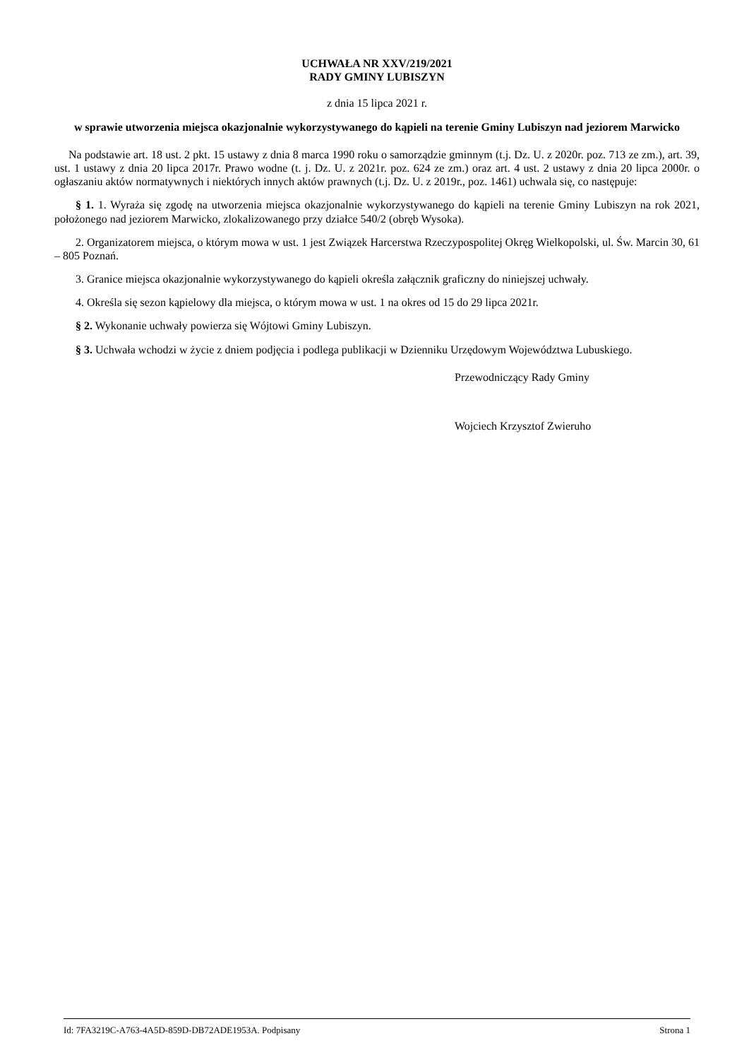UCHWAŁA NR XXV/219/2021
RADY GMINY LUBISZYN
z dnia 15 lipca 2021 r.
w sprawie utworzenia miejsca okazjonalnie wykorzystywanego do kąpieli na terenie Gminy Lubiszyn nad jeziorem Marwicko
Na podstawie art. 18 ust. 2 pkt. 15 ustawy z dnia 8 marca 1990 roku o samorządzie gminnym (t.j. Dz. U. z 2020r. poz. 713 ze zm.), art. 39, ust. 1 ustawy z dnia 20 lipca 2017r. Prawo wodne (t. j. Dz. U. z 2021r. poz. 624 ze zm.) oraz art. 4 ust. 2 ustawy z dnia 20 lipca 2000r. o ogłaszaniu aktów normatywnych i niektórych innych aktów prawnych (t.j. Dz. U. z 2019r., poz. 1461) uchwala się, co następuje:
§ 1. 1. Wyraża się zgodę na utworzenia miejsca okazjonalnie wykorzystywanego do kąpieli na terenie Gminy Lubiszyn na rok 2021, położonego nad jeziorem Marwicko, zlokalizowanego przy działce 540/2 (obręb Wysoka).
2. Organizatorem miejsca, o którym mowa w ust. 1 jest Związek Harcerstwa Rzeczypospolitej Okręg Wielkopolski, ul. Św. Marcin 30, 61 – 805 Poznań.
3. Granice miejsca okazjonalnie wykorzystywanego do kąpieli określa załącznik graficzny do niniejszej uchwały.
4. Określa się sezon kąpielowy dla miejsca, o którym mowa w ust. 1 na okres od 15 do 29 lipca 2021r.
§ 2. Wykonanie uchwały powierza się Wójtowi Gminy Lubiszyn.
§ 3. Uchwała wchodzi w życie z dniem podjęcia i podlega publikacji w Dzienniku Urzędowym Województwa Lubuskiego.
Przewodniczący Rady Gminy
Wojciech Krzysztof Zwieruho
Id: 7FA3219C-A763-4A5D-859D-DB72ADE1953A. Podpisany Strona 1